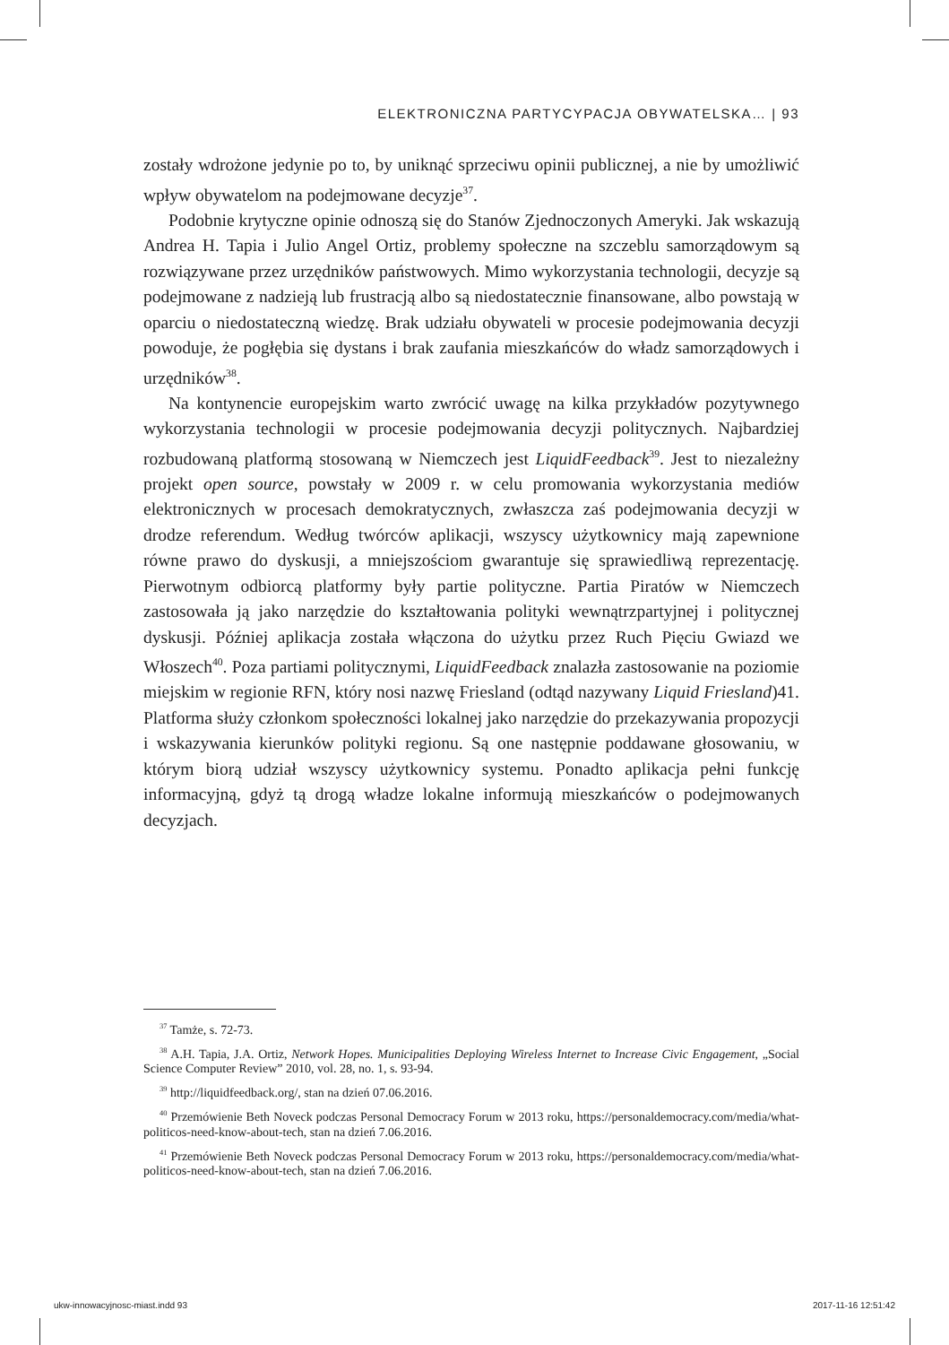ELEKTRONICZNA PARTYCYPACJA OBYWATELSKA… | 93
zostały wdrożone jedynie po to, by uniknąć sprzeciwu opinii publicznej, a nie by umożliwić wpływ obywatelom na podejmowane decyzje<sup>37</sup>.
Podobnie krytyczne opinie odnoszą się do Stanów Zjednoczonych Ameryki. Jak wskazują Andrea H. Tapia i Julio Angel Ortiz, problemy społeczne na szczeblu samorządowym są rozwiązywane przez urzędników państwowych. Mimo wykorzystania technologii, decyzje są podejmowane z nadzieją lub frustracją albo są niedostatecznie finansowane, albo powstają w oparciu o niedostateczną wiedzę. Brak udziału obywateli w procesie podejmowania decyzji powoduje, że pogłębia się dystans i brak zaufania mieszkańców do władz samorządowych i urzędników<sup>38</sup>.
Na kontynencie europejskim warto zwrócić uwagę na kilka przykładów pozytywnego wykorzystania technologii w procesie podejmowania decyzji politycznych. Najbardziej rozbudowaną platformą stosowaną w Niemczech jest LiquidFeedback<sup>39</sup>. Jest to niezależny projekt open source, powstały w 2009 r. w celu promowania wykorzystania mediów elektronicznych w procesach demokratycznych, zwłaszcza zaś podejmowania decyzji w drodze referendum. Według twórców aplikacji, wszyscy użytkownicy mają zapewnione równe prawo do dyskusji, a mniejszościom gwarantuje się sprawiedliwą reprezentację. Pierwotnym odbiorcą platformy były partie polityczne. Partia Piratów w Niemczech zastosowała ją jako narzędzie do kształtowania polityki wewnątrzpartyjnej i politycznej dyskusji. Później aplikacja została włączona do użytku przez Ruch Pięciu Gwiazd we Włoszech<sup>40</sup>. Poza partiami politycznymi, LiquidFeedback znalazła zastosowanie na poziomie miejskim w regionie RFN, który nosi nazwę Friesland (odtąd nazywany Liquid Friesland)41. Platforma służy członkom społeczności lokalnej jako narzędzie do przekazywania propozycji i wskazywania kierunków polityki regionu. Są one następnie poddawane głosowaniu, w którym biorą udział wszyscy użytkownicy systemu. Ponadto aplikacja pełni funkcję informacyjną, gdyż tą drogą władze lokalne informują mieszkańców o podejmowanych decyzjach.
<sup>37</sup> Tamże, s. 72-73.
<sup>38</sup> A.H. Tapia, J.A. Ortiz, Network Hopes. Municipalities Deploying Wireless Internet to Increase Civic Engagement, „Social Science Computer Review” 2010, vol. 28, no. 1, s. 93-94.
<sup>39</sup> http://liquidfeedback.org/, stan na dzień 07.06.2016.
<sup>40</sup> Przemówienie Beth Noveck podczas Personal Democracy Forum w 2013 roku, https://personaldemocracy.com/media/what-politicos-need-know-about-tech, stan na dzień 7.06.2016.
<sup>41</sup> Przemówienie Beth Noveck podczas Personal Democracy Forum w 2013 roku, https://personaldemocracy.com/media/what-politicos-need-know-about-tech, stan na dzień 7.06.2016.
ukw-innowacyjnosc-miast.indd 93
2017-11-16 12:51:42